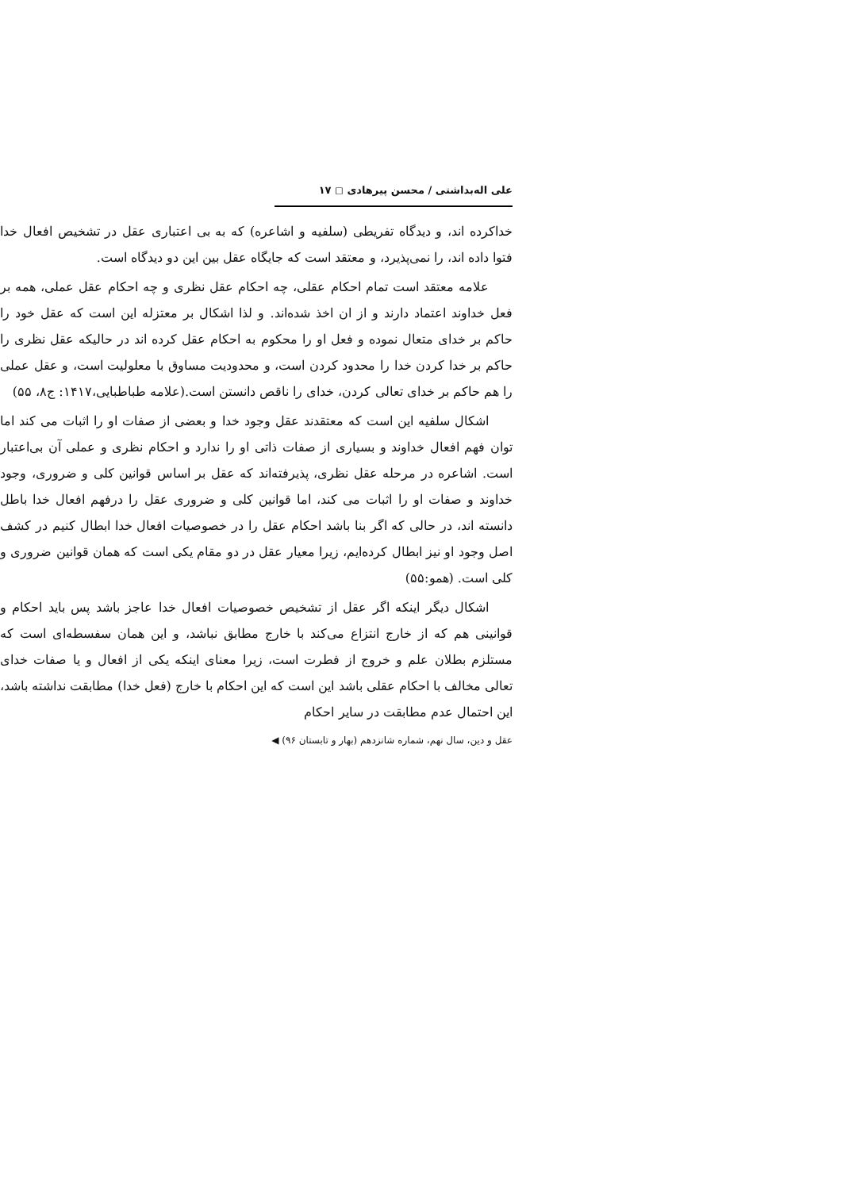علی اله‌بداشتی / محسن پیرهادی ◻ ۱۷
خداکرده اند، و دیدگاه تفریطی (سلفیه و اشاعره) که به بی اعتباری عقل در تشخیص افعال خدا فتوا داده اند، را نمی‌پذیرد، و معتقد است که جایگاه عقل بین این دو دیدگاه است.
علامه معتقد است تمام احکام عقلی، چه احکام عقل نظری و چه احکام عقل عملی، همه بر فعل خداوند اعتماد دارند و از ان اخذ شده‌اند. و لذا اشکال بر معتزله این است که عقل خود را حاکم بر خدای متعال نموده و فعل او را محکوم به احکام عقل کرده اند در حالیکه عقل نظری را حاکم بر خدا کردن خدا را محدود کردن است، و محدودیت مساوق با معلولیت است، و عقل عملی را هم حاکم بر خدای تعالی کردن، خدای را ناقص دانستن است.(علامه طباطبایی،۱۴۱۷: ج۸، ۵۵)
اشکال سلفیه این است که معتقدند عقل وجود خدا و بعضی از صفات او را اثبات می کند اما توان فهم افعال خداوند و بسیاری از صفات ذاتی او را ندارد و احکام نظری و عملی آن بی‌اعتبار است. اشاعره در مرحله عقل نظری، پذیرفته‌اند که عقل بر اساس قوانین کلی و ضروری، وجود خداوند و صفات او را اثبات می کند، اما قوانین کلی و ضروری عقل را درفهم افعال خدا باطل دانسته اند، در حالی که اگر بنا باشد احکام عقل را در خصوصیات افعال خدا ابطال کنیم در کشف اصل وجود او نیز ابطال کرده‌ایم، زیرا معیار عقل در دو مقام یکی است که همان قوانین ضروری و کلی است. (همو:۵۵)
اشکال دیگر اینکه اگر عقل از تشخیص خصوصیات افعال خدا عاجز باشد پس باید احکام و قوانینی هم که از خارج انتزاع می‌کند با خارج مطابق نباشد، و این همان سفسطه‌ای است که مستلزم بطلان علم و خروج از فطرت است، زیرا معنای اینکه یکی از افعال و یا صفات خدای تعالی مخالف با احکام عقلی باشد این است که این احکام با خارج (فعل خدا) مطابقت نداشته باشد، این احتمال عدم مطابقت در سایر احکام
عقل و دین، سال نهم، شماره شانزدهم (بهار و تابستان ۹۶) ◀